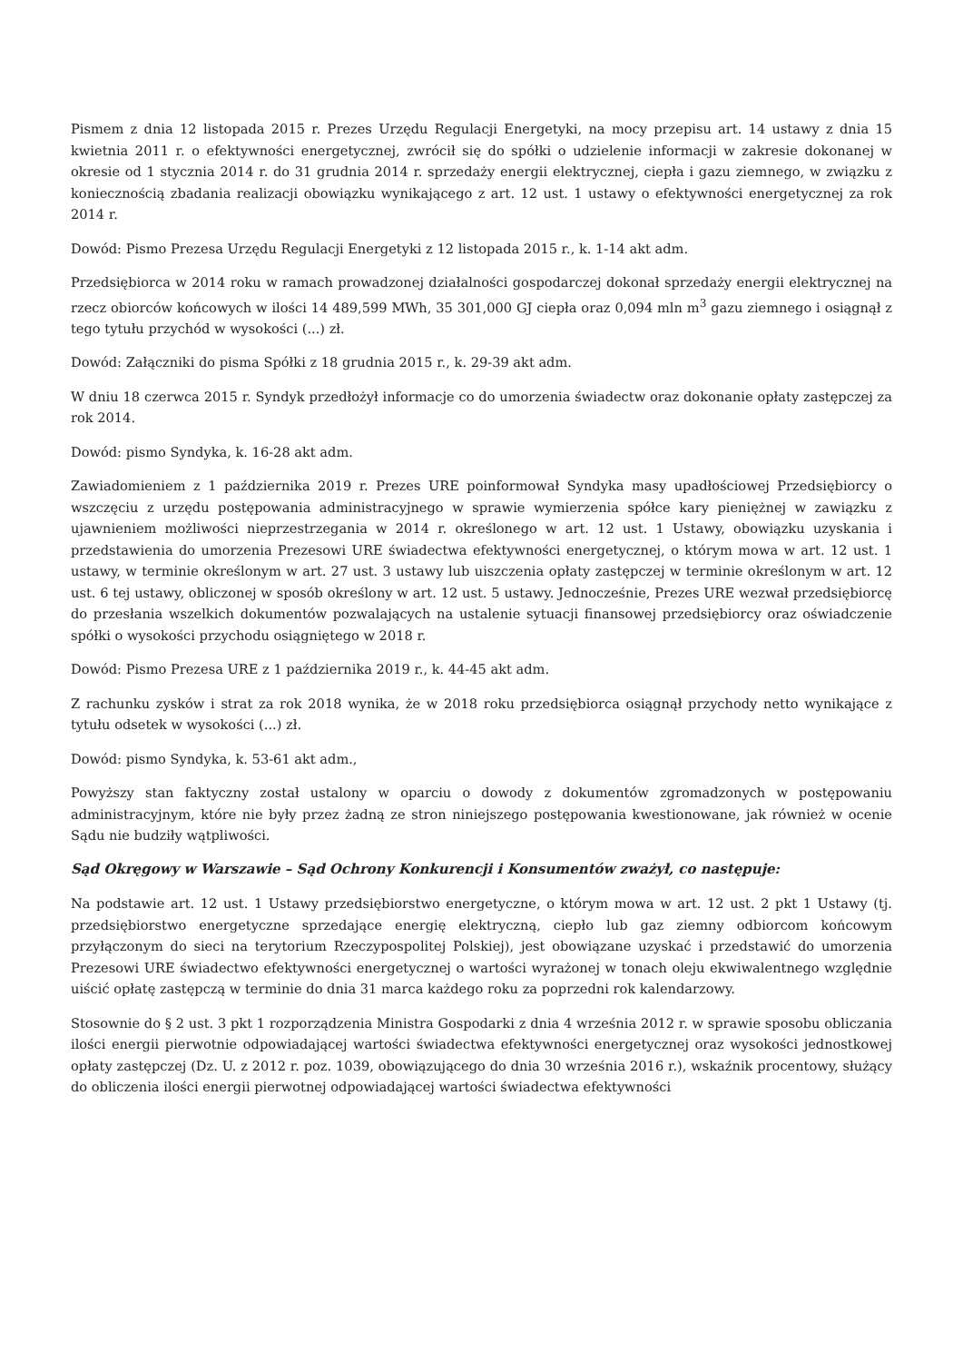Pismem z dnia 12 listopada 2015 r. Prezes Urzędu Regulacji Energetyki, na mocy przepisu art. 14 ustawy z dnia 15 kwietnia 2011 r. o efektywności energetycznej, zwrócił się do spółki o udzielenie informacji w zakresie dokonanej w okresie od 1 stycznia 2014 r. do 31 grudnia 2014 r. sprzedaży energii elektrycznej, ciepła i gazu ziemnego, w związku z koniecznością zbadania realizacji obowiązku wynikającego z art. 12 ust. 1 ustawy o efektywności energetycznej za rok 2014 r.
Dowód: Pismo Prezesa Urzędu Regulacji Energetyki z 12 listopada 2015 r., k. 1-14 akt adm.
Przedsiębiorca w 2014 roku w ramach prowadzonej działalności gospodarczej dokonał sprzedaży energii elektrycznej na rzecz obiorców końcowych w ilości 14 489,599 MWh, 35 301,000 GJ ciepła oraz 0,094 mln m<sup>3</sup> gazu ziemnego i osiągnął z tego tytułu przychód w wysokości (...) zł.
Dowód: Załączniki do pisma Spółki z 18 grudnia 2015 r., k. 29-39 akt adm.
W dniu 18 czerwca 2015 r. Syndyk przedłożył informacje co do umorzenia świadectw oraz dokonanie opłaty zastępczej za rok 2014.
Dowód: pismo Syndyka, k. 16-28 akt adm.
Zawiadomieniem z 1 października 2019 r. Prezes URE poinformował Syndyka masy upadłościowej Przedsiębiorcy o wszczęciu z urzędu postępowania administracyjnego w sprawie wymierzenia spółce kary pieniężnej w zawiązku z ujawnieniem możliwości nieprzestrzegania w 2014 r. określonego w art. 12 ust. 1 Ustawy, obowiązku uzyskania i przedstawienia do umorzenia Prezesowi URE świadectwa efektywności energetycznej, o którym mowa w art. 12 ust. 1 ustawy, w terminie określonym w art. 27 ust. 3 ustawy lub uiszczenia opłaty zastępczej w terminie określonym w art. 12 ust. 6 tej ustawy, obliczonej w sposób określony w art. 12 ust. 5 ustawy. Jednocześnie, Prezes URE wezwał przedsiębiorcę do przesłania wszelkich dokumentów pozwalających na ustalenie sytuacji finansowej przedsiębiorcy oraz oświadczenie spółki o wysokości przychodu osiągniętego w 2018 r.
Dowód: Pismo Prezesa URE z 1 października 2019 r., k. 44-45 akt adm.
Z rachunku zysków i strat za rok 2018 wynika, że w 2018 roku przedsiębiorca osiągnął przychody netto wynikające z tytułu odsetek w wysokości (...) zł.
Dowód: pismo Syndyka, k. 53-61 akt adm.,
Powyższy stan faktyczny został ustalony w oparciu o dowody z dokumentów zgromadzonych w postępowaniu administracyjnym, które nie były przez żadną ze stron niniejszego postępowania kwestionowane, jak również w ocenie Sądu nie budziły wątpliwości.
Sąd Okręgowy w Warszawie – Sąd Ochrony Konkurencji i Konsumentów zważył, co następuje:
Na podstawie art. 12 ust. 1 Ustawy przedsiębiorstwo energetyczne, o którym mowa w art. 12 ust. 2 pkt 1 Ustawy (tj. przedsiębiorstwo energetyczne sprzedające energię elektryczną, ciepło lub gaz ziemny odbiorcom końcowym przyłączonym do sieci na terytorium Rzeczypospolitej Polskiej), jest obowiązane uzyskać i przedstawić do umorzenia Prezesowi URE świadectwo efektywności energetycznej o wartości wyrażonej w tonach oleju ekwiwalentnego względnie uiścić opłatę zastępczą w terminie do dnia 31 marca każdego roku za poprzedni rok kalendarzowy.
Stosownie do § 2 ust. 3 pkt 1 rozporządzenia Ministra Gospodarki z dnia 4 września 2012 r. w sprawie sposobu obliczania ilości energii pierwotnie odpowiadającej wartości świadectwa efektywności energetycznej oraz wysokości jednostkowej opłaty zastępczej (Dz. U. z 2012 r. poz. 1039, obowiązującego do dnia 30 września 2016 r.), wskaźnik procentowy, służący do obliczenia ilości energii pierwotnej odpowiadającej wartości świadectwa efektywności